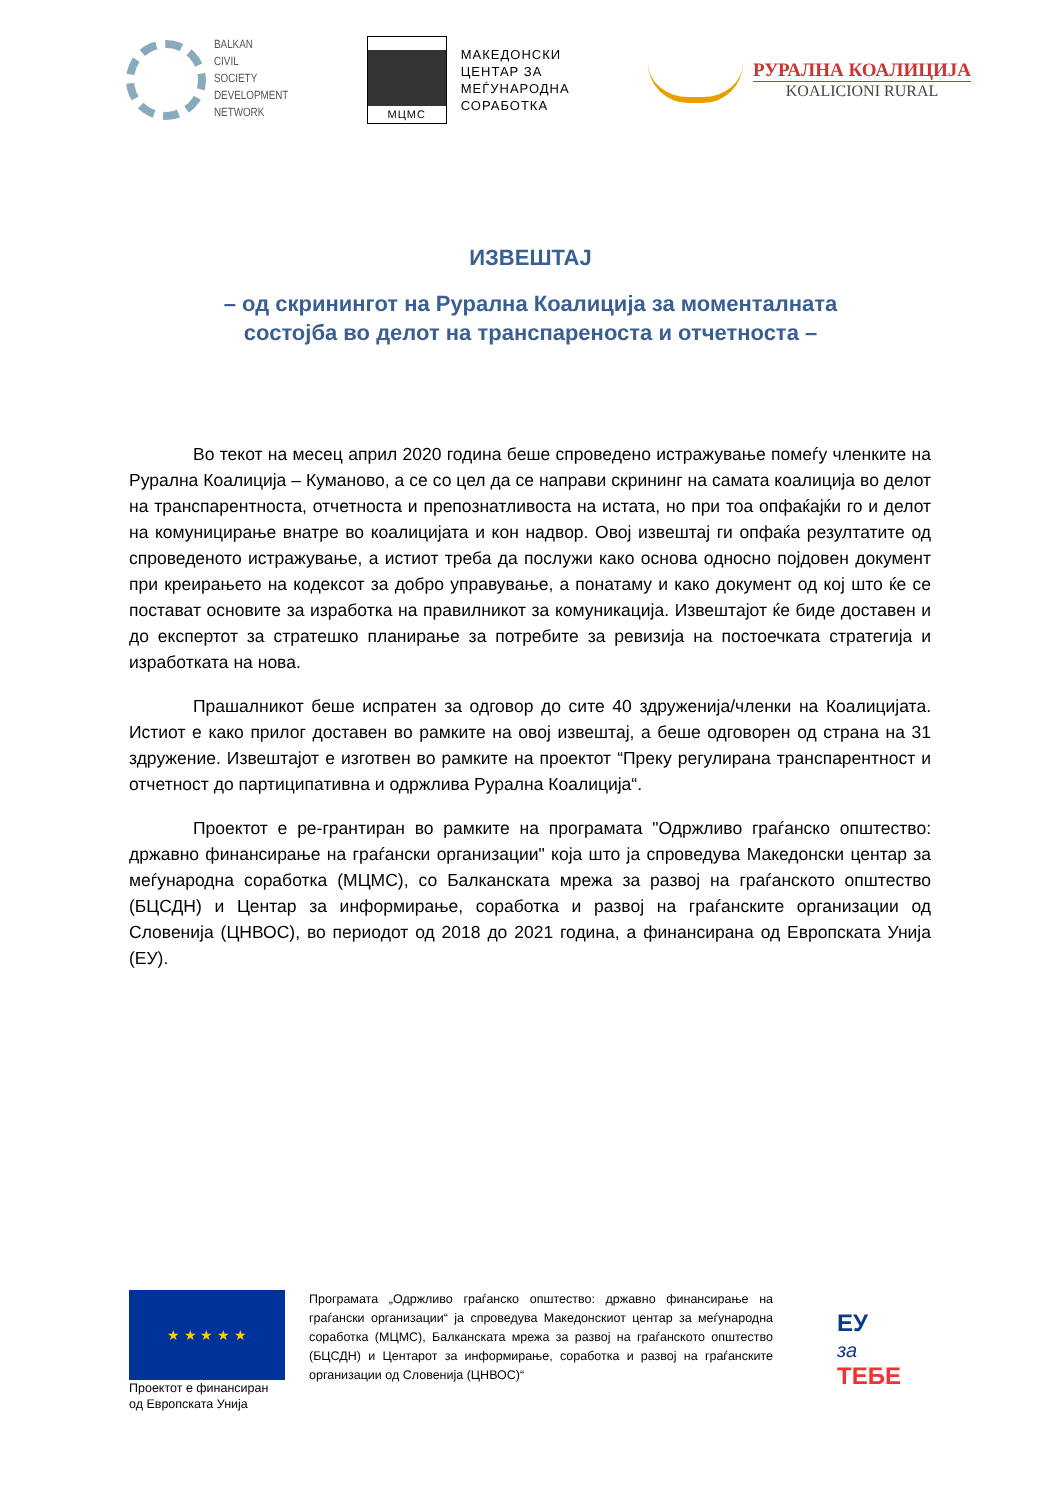BALKAN
CIVIL
SOCIETY
DEVELOPMENT
NETWORK
МЦМС
МАКЕДОНСКИ
ЦЕНТАР ЗА
МЕЃУНАРОДНА
СОРАБОТКА
РУРАЛНА КОАЛИЦИЈА
KOALICIONI RURAL
ИЗВЕШТАЈ
– од скринингот на Рурална Коалиција за моменталната
состојба во делот на транспареноста и отчетноста –
Во текот на месец април 2020 година беше спроведено истражување помеѓу членките на Рурална Коалиција – Куманово, а се со цел да се направи скрининг на самата коалиција во делот на транспарентноста, отчетноста и препознатливоста на истата, но при тоа опфаќајќи го и делот на комуницирање внатре во коалицијата и кон надвор. Овој извештај ги опфаќа резултатите од спроведеното истражување, а истиот треба да послужи како основа односно појдовен документ при креирањето на кодексот за добро управување, а понатаму и како документ од кој што ќе се постават основите за изработка на правилникот за комуникација. Извештајот ќе биде доставен и до експертот за стратешко планирање за потребите за ревизија на постоечката стратегија и изработката на нова.
Прашалникот беше испратен за одговор до сите 40 здруженија/членки на Коалицијата. Истиот е како прилог доставен во рамките на овој извештај, а беше одговорен од страна на 31 здружение. Извештајот е изготвен во рамките на проектот “Преку регулирана транспарентност и отчетност до партиципативна и одржлива Рурална Коалиција“.
Проектот е ре-грантиран во рамките на програмата "Одржливо граѓанско општество: државно финансирање на граѓански организации" која што ја спроведува Македонски центар за меѓународна соработка (МЦМС), со Балканската мрежа за развој на граѓанското општество (БЦСДН) и Центар за информирање, соработка и развој на граѓанските организации од Словенија (ЦНВОС), во периодот од 2018 до 2021 година, а финансирана од Европската Унија (ЕУ).
★ ★ ★ ★ ★
Проектот е финансиран од Европската Унија
Програмата „Одржливо граѓанско општество: државно финансирање на граѓански организации“ ја спроведува Македонскиот центар за меѓународна соработка (МЦМС), Балканската мрежа за развој на граѓанското општество (БЦСДН) и Центарот за информирање, соработка и развој на граѓанските организации од Словенија (ЦНВОС)“
ЕУ
за
ТЕБЕ